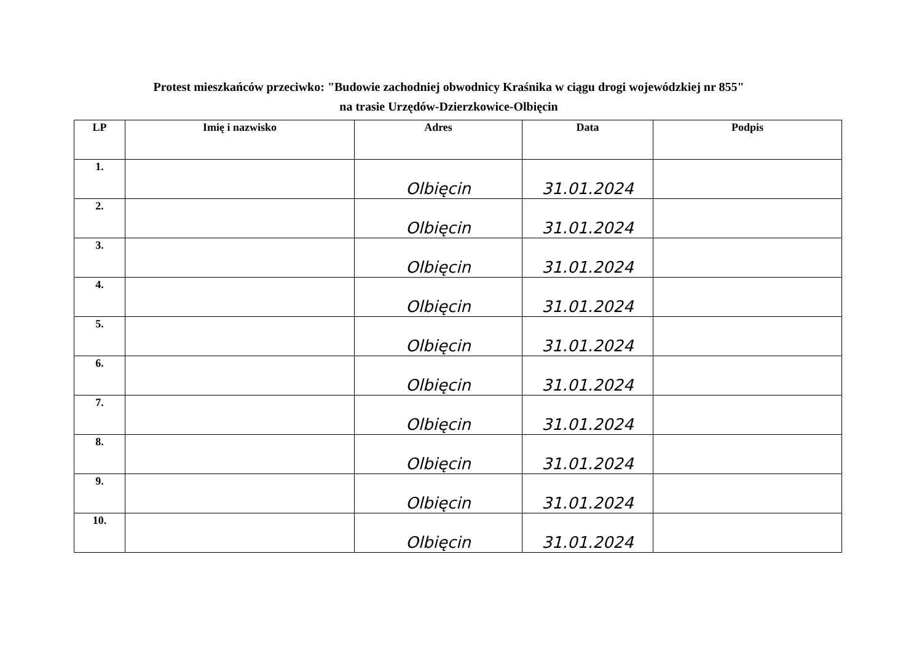Protest mieszkańców przeciwko: "Budowie zachodniej obwodnicy Kraśnika w ciągu drogi wojewódzkiej nr 855"
na trasie Urzędów-Dzierzkowice-Olbięcin
| LP | Imię i nazwisko | Adres | Data | Podpis |
| --- | --- | --- | --- | --- |
| 1. | | Olbięcin | 31.01.2024 | |
| 2. | | Olbięcin | 31.01.2024 | |
| 3. | | Olbięcin | 31.01.2024 | |
| 4. | | Olbięcin | 31.01.2024 | |
| 5. | | Olbięcin | 31.01.2024 | |
| 6. | | Olbięcin | 31.01.2024 | |
| 7. | | Olbięcin | 31.01.2024 | |
| 8. | | Olbięcin | 31.01.2024 | |
| 9. | | Olbięcin | 31.01.2024 | |
| 10. | | Olbięcin | 31.01.2024 | |